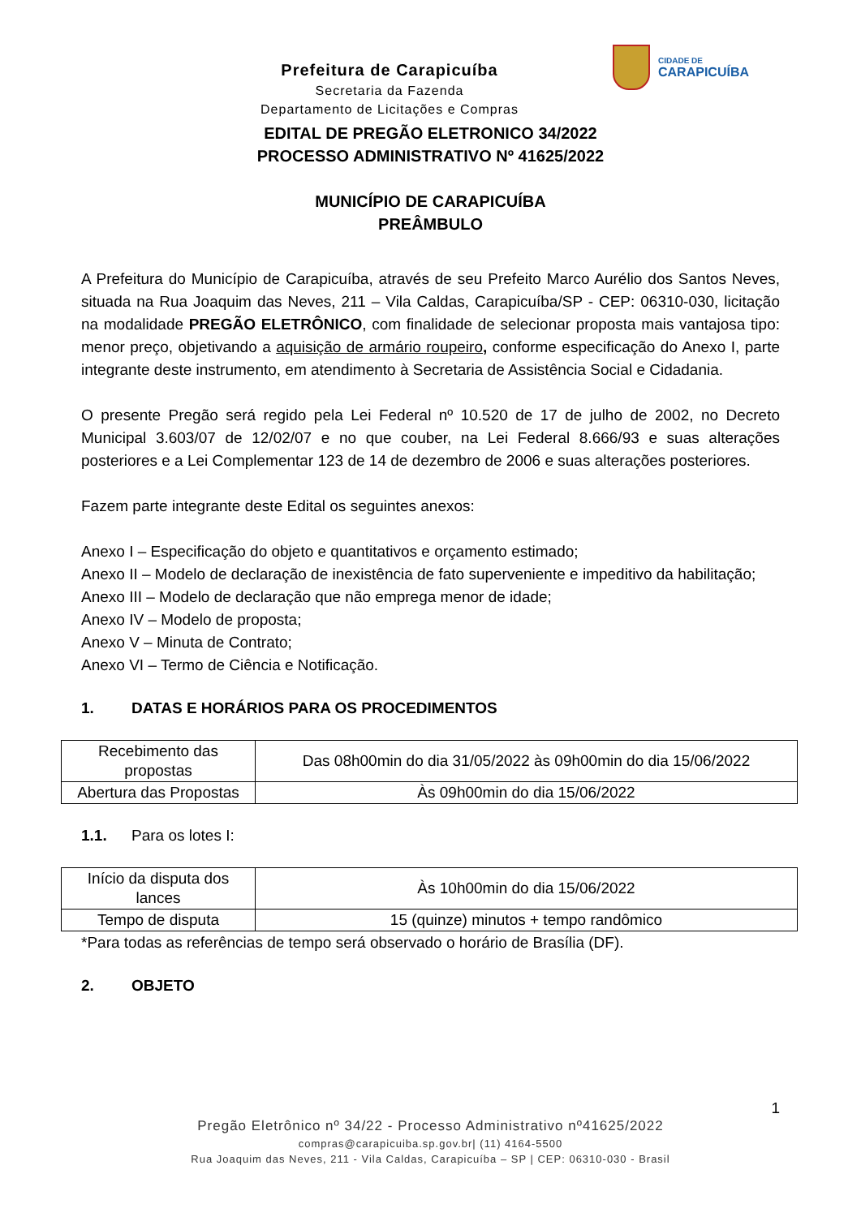Prefeitura de Carapicuíba
Secretaria da Fazenda
Departamento de Licitações e Compras
CIDADE DE
CARAPICUÍBA
EDITAL DE PREGÃO ELETRONICO 34/2022
PROCESSO ADMINISTRATIVO Nº 41625/2022
MUNICÍPIO DE CARAPICUÍBA
PREÂMBULO
A Prefeitura do Município de Carapicuíba, através de seu Prefeito Marco Aurélio dos Santos Neves, situada na Rua Joaquim das Neves, 211 – Vila Caldas, Carapicuíba/SP - CEP: 06310-030, licitação na modalidade PREGÃO ELETRÔNICO, com finalidade de selecionar proposta mais vantajosa tipo: menor preço, objetivando a aquisição de armário roupeiro, conforme especificação do Anexo I, parte integrante deste instrumento, em atendimento à Secretaria de Assistência Social e Cidadania.
O presente Pregão será regido pela Lei Federal nº 10.520 de 17 de julho de 2002, no Decreto Municipal 3.603/07 de 12/02/07 e no que couber, na Lei Federal 8.666/93 e suas alterações posteriores e a Lei Complementar 123 de 14 de dezembro de 2006 e suas alterações posteriores.
Fazem parte integrante deste Edital os seguintes anexos:
Anexo I – Especificação do objeto e quantitativos e orçamento estimado;
Anexo II – Modelo de declaração de inexistência de fato superveniente e impeditivo da habilitação;
Anexo III – Modelo de declaração que não emprega menor de idade;
Anexo IV – Modelo de proposta;
Anexo V – Minuta de Contrato;
Anexo VI – Termo de Ciência e Notificação.
1. DATAS E HORÁRIOS PARA OS PROCEDIMENTOS
| Recebimento das propostas | Das 08h00min do dia 31/05/2022 às 09h00min do dia 15/06/2022 |
| Abertura das Propostas | Às 09h00min do dia 15/06/2022 |
1.1. Para os lotes I:
| Início da disputa dos lances | Às 10h00min do dia 15/06/2022 |
| Tempo de disputa | 15 (quinze) minutos + tempo randômico |
*Para todas as referências de tempo será observado o horário de Brasília (DF).
2. OBJETO
1
Pregão Eletrônico nº 34/22 - Processo Administrativo nº41625/2022
compras@carapicuiba.sp.gov.br| (11) 4164-5500
Rua Joaquim das Neves, 211 - Vila Caldas, Carapicuíba – SP | CEP: 06310-030 - Brasil